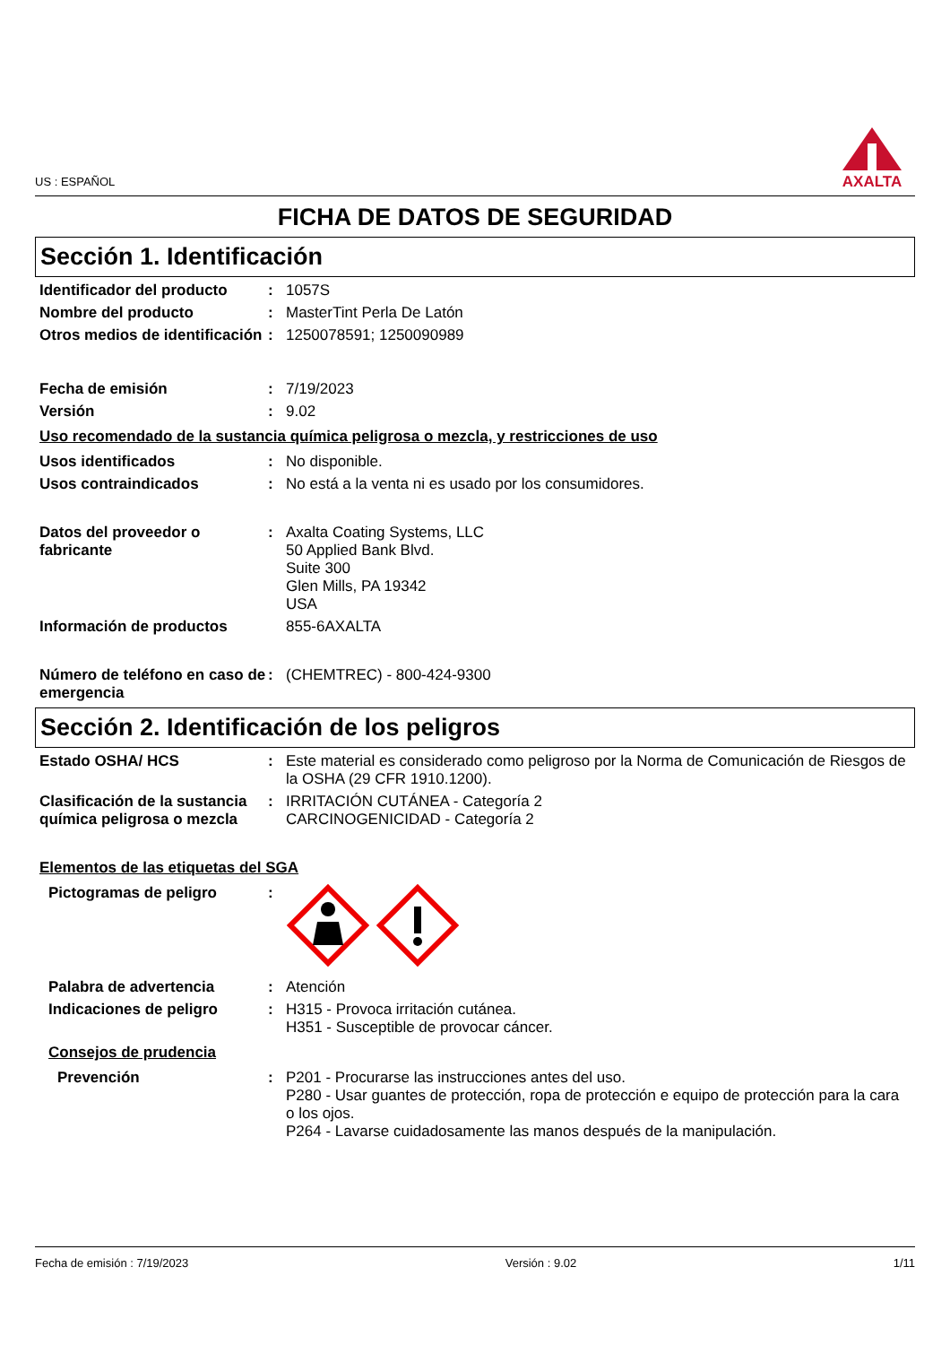US : ESPAÑOL
AXALTA
FICHA DE DATOS DE SEGURIDAD
Sección 1. Identificación
Identificador del producto
:
1057S
Nombre del producto :
MasterTint Perla De Latón
Otros medios de identificación
:
1250078591; 1250090989
Fecha de emisión :
7/19/2023
Versión :
9.02
Uso recomendado de la sustancia química peligrosa o mezcla, y restricciones de uso
Usos identificados :
No disponible.
Usos contraindicados :
No está a la venta ni es usado por los consumidores.
Datos del proveedor o fabricante
:
Axalta Coating Systems, LLC
50 Applied Bank Blvd.
Suite 300
Glen Mills, PA 19342
USA
Información de productos
855-6AXALTA
Número de teléfono en caso de emergencia
:
(CHEMTREC) - 800-424-9300
Sección 2. Identificación de los peligros
Estado OSHA/ HCS :
Este material es considerado como peligroso por la Norma de Comunicación de Riesgos de la OSHA (29 CFR 1910.1200).
Clasificación de la sustancia química peligrosa o mezcla
:
IRRITACIÓN CUTÁNEA - Categoría 2
CARCINOGENICIDAD - Categoría 2
Elementos de las etiquetas del SGA
Pictogramas de peligro :
Palabra de advertencia :
Atención
Indicaciones de peligro :
H315 - Provoca irritación cutánea.
H351 - Susceptible de provocar cáncer.
Consejos de prudencia
Prevención :
P201 - Procurarse las instrucciones antes del uso.
P280 - Usar guantes de protección, ropa de protección e equipo de protección para la cara o los ojos.
P264 - Lavarse cuidadosamente las manos después de la manipulación.
Fecha de emisión : 7/19/2023 Versión : 9.02 1/11